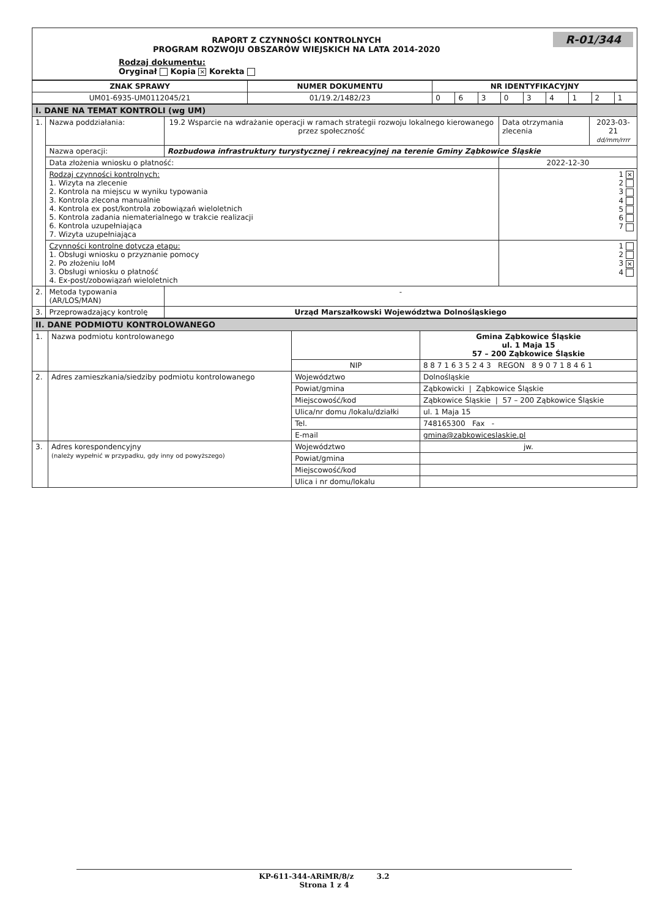R-01/344
RAPORT Z CZYNNOŚCI KONTROLNYCH
PROGRAM ROZWOJU OBSZARÓW WIEJSKICH NA LATA 2014-2020
Rodzaj dokumentu:
Oryginał Kopia ✕ Korekta
| ZNAK SPRAWY | NUMER DOKUMENTU | NR IDENTYFIKACYJNY | | | | | | | | |
| --- | --- | --- | --- | --- | --- | --- | --- | --- | --- | --- |
| UM01-6935-UM0112045/21 | 01/19.2/1482/23 | 0 | 6 | 3 | 0 | 3 | 4 | 1 | 2 | 1 |
| I. DANE NA TEMAT KONTROLI (wg UM) | | | | |
| 1. | Nazwa poddziałania: | 19.2 Wsparcie na wdrażanie operacji w ramach strategii rozwoju lokalnego kierowanego przez społeczność | Data otrzymania zlecenia | 2023-03-21 dd/mm/rrrr |
| | Nazwa operacji: | Rozbudowa infrastruktury turystycznej i rekreacyjnej na terenie Gminy Ząbkowice Śląskie | | |
| | Data złożenia wniosku o płatność: | | 2022-12-30 | |
| | Rodzaj czynności kontrolnych: 1. Wizyta na zlecenie 2. Kontrola na miejscu w wyniku typowania 3. Kontrola zlecona manualnie 4. Kontrola ex post/kontrola zobowiązań wieloletnich 5. Kontrola zadania niematerialnego w trakcie realizacji 6. Kontrola uzupełniająca 7. Wizyta uzupełniająca | | 1 ✕ 2 3 4 5 6 7 | |
| | Czynności kontrolne dotyczą etapu: 1. Obsługi wniosku o przyznanie pomocy 2. Po złożeniu IoM 3. Obsługi wniosku o płatność 4. Ex-post/zobowiązań wieloletnich | | 1 2 3 ✕ 4 | |
| 2. | Metoda typowania (AR/LOS/MAN) | - | | |
| 3. | Przeprowadzający kontrolę | Urząd Marszałkowski Województwa Dolnośląskiego | | |
| II. DANE PODMIOTU KONTROLOWANEGO | | | |
| 1. | Nazwa podmiotu kontrolowanego | | Gmina Ząbkowice Śląskie ul. 1 Maja 15 57 – 200 Ząbkowice Śląskie |
| | | NIP | 8 8 7 1 6 3 5 2 4 3 REGON 8 9 0 7 1 8 4 6 1 |
| 2. | Adres zamieszkania/siedziby podmiotu kontrolowanego | Województwo | Dolnośląskie |
| | | Powiat/gmina | Ząbkowicki / Ząbkowice Śląskie |
| | | Miejscowość/kod | Ząbkowice Śląskie / 57 – 200 Ząbkowice Śląskie |
| | | Ulica/nr domu /lokalu/działki | ul. 1 Maja 15 |
| | | Tel. | 748165300 Fax - |
| | | E-mail | gmina@zabkowiceslaskie.pl |
| 3. | Adres korespondencyjny (należy wypełnić w przypadku, gdy inny od powyższego) | Województwo | jw. |
| | | Powiat/gmina | |
| | | Miejscowość/kod | |
| | | Ulica i nr domu/lokalu | |
KP-611-344-ARiMR/8/z 3.2
Strona 1 z 4